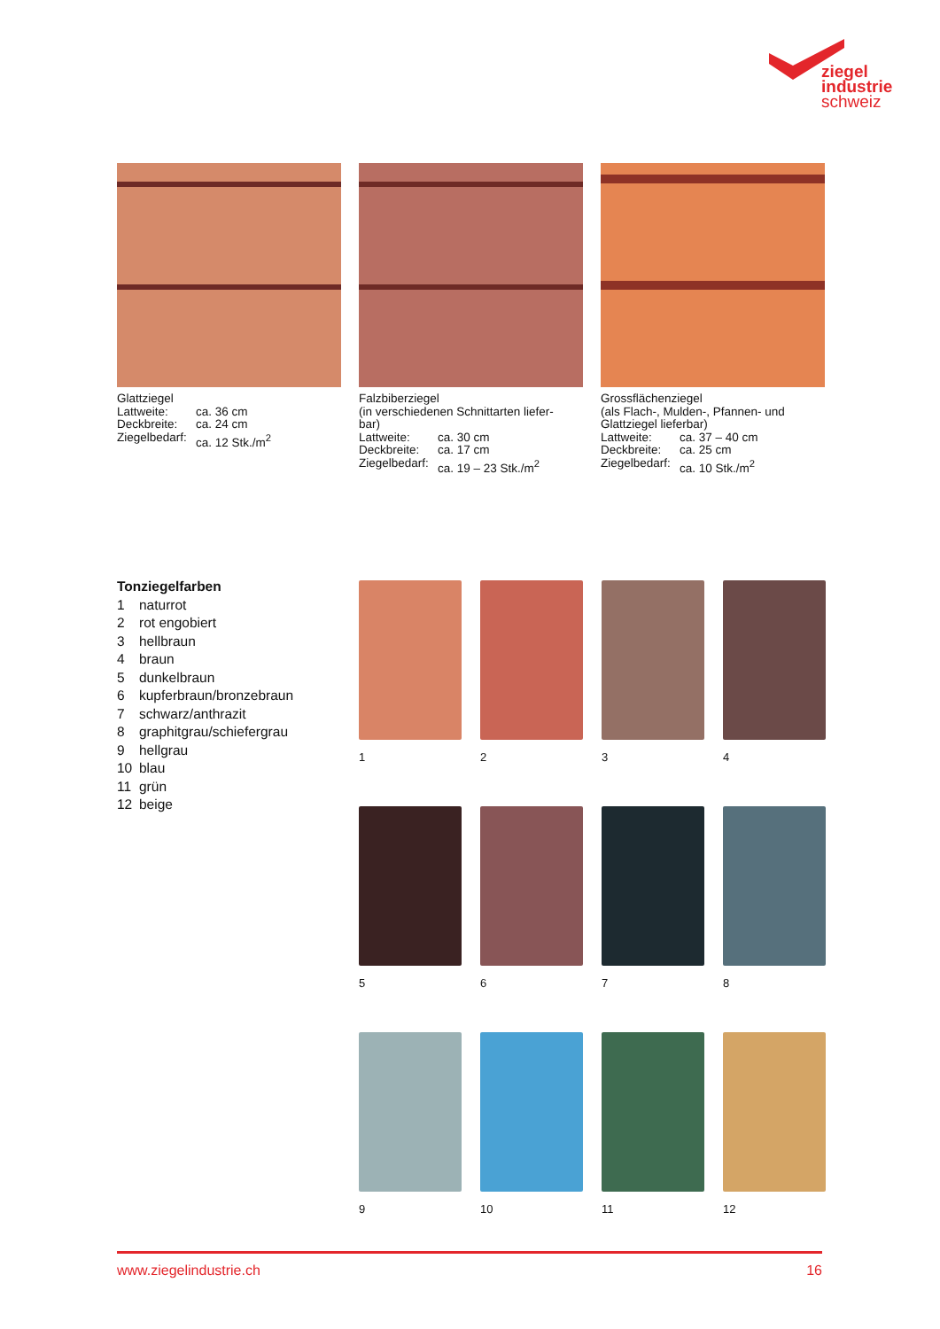ziegel
industrie
schweiz
Glattziegel
Lattweite: ca. 36 cm
Deckbreite: ca. 24 cm
Ziegelbedarf: ca. 12 Stk./m<sup>2</sup>
Falzbiberziegel
(in verschiedenen Schnittarten liefer-
bar)
Lattweite: ca. 30 cm
Deckbreite: ca. 17 cm
Ziegelbedarf: ca. 19 – 23 Stk./m<sup>2</sup>
Grossflächenziegel
(als Flach-, Mulden-, Pfannen- und
Glattziegel lieferbar)
Lattweite: ca. 37 – 40 cm
Deckbreite: ca. 25 cm
Ziegelbedarf: ca. 10 Stk./m<sup>2</sup>
Tonziegelfarben
1 naturrot
2 rot engobiert
3 hellbraun
4 braun
5 dunkelbraun
6 kupferbraun/bronzebraun
7 schwarz/anthrazit
8 graphitgrau/schiefergrau
9 hellgrau
10 blau
11 grün
12 beige
1
2
3
4
5
6
7
8
9
10
11
12
www.ziegelindustrie.ch 16